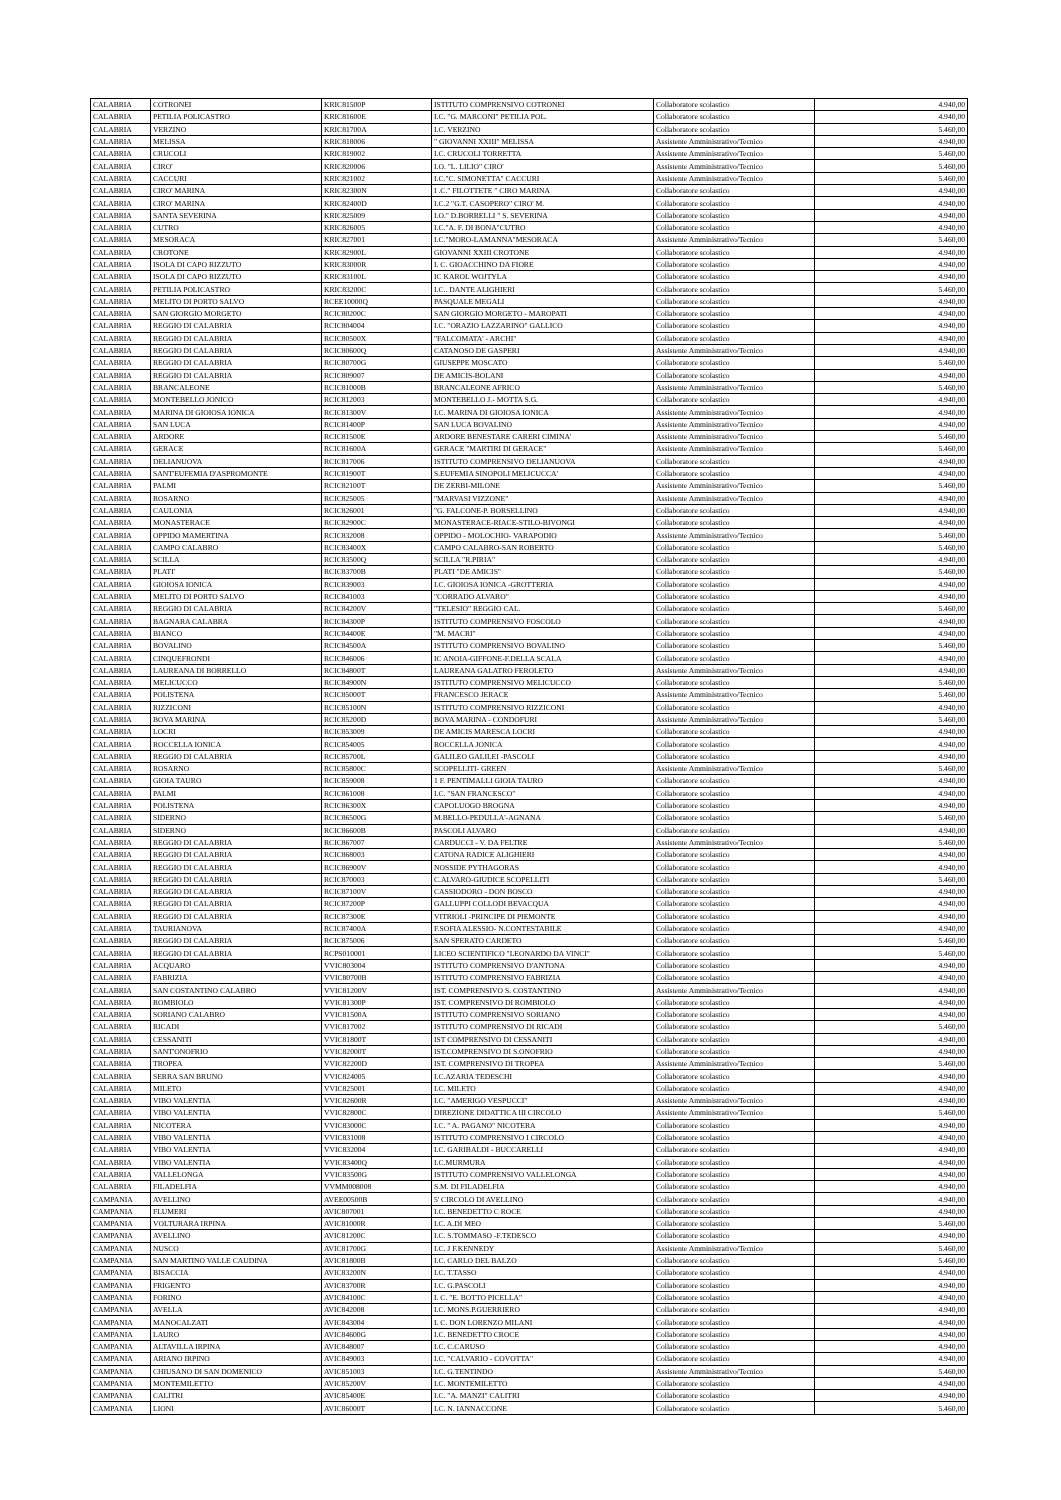| CALABRIA | COTRONEI | KRIC81500P | ISTITUTO COMPRENSIVO COTRONEI | Collaboratore scolastico | 4.940,00 |
| CALABRIA | PETILIA POLICASTRO | KRIC81600E | I.C. "G. MARCONI" PETILIA POL. | Collaboratore scolastico | 4.940,00 |
| CALABRIA | VERZINO | KRIC81700A | I.C. VERZINO | Collaboratore scolastico | 5.460,00 |
| CALABRIA | MELISSA | KRIC818006 | " GIOVANNI XXIII" MELISSA | Assistente Amministrativo/Tecnico | 4.940,00 |
| CALABRIA | CRUCOLI | KRIC819002 | I.C. CRUCOLI TORRETTA | Assistente Amministrativo/Tecnico | 5.460,00 |
| CALABRIA | CIRO' | KRIC820006 | I.O. "L. LILIO" CIRO' | Assistente Amministrativo/Tecnico | 5.460,00 |
| CALABRIA | CACCURI | KRIC821002 | I.C."C. SIMONETTA" CACCURI | Assistente Amministrativo/Tecnico | 5.460,00 |
| CALABRIA | CIRO' MARINA | KRIC82300N | I .C." FILOTTETE " CIRO MARINA | Collaboratore scolastico | 4.940,00 |
| CALABRIA | CIRO' MARINA | KRIC82400D | I.C.2 "G.T. CASOPERO" CIRO' M. | Collaboratore scolastico | 4.940,00 |
| CALABRIA | SANTA SEVERINA | KRIC825009 | I.O." D.BORRELLI " S. SEVERINA | Collaboratore scolastico | 4.940,00 |
| CALABRIA | CUTRO | KRIC826005 | I.C."A. F. DI BONA"CUTRO | Collaboratore scolastico | 4.940,00 |
| CALABRIA | MESORACA | KRIC827001 | I.C."MORO-LAMANNA"MESORACA | Assistente Amministrativo/Tecnico | 5.460,00 |
| CALABRIA | CROTONE | KRIC82900L | GIOVANNI XXIII CROTONE | Collaboratore scolastico | 4.940,00 |
| CALABRIA | ISOLA DI CAPO RIZZUTO | KRIC83000R | I. C. GIOACCHINO DA FIORE | Collaboratore scolastico | 4.940,00 |
| CALABRIA | ISOLA DI CAPO RIZZUTO | KRIC83100L | IC KAROL WOJTYLA | Collaboratore scolastico | 4.940,00 |
| CALABRIA | PETILIA POLICASTRO | KRIC83200C | I.C.. DANTE ALIGHIERI | Collaboratore scolastico | 5.460,00 |
| CALABRIA | MELITO DI PORTO SALVO | RCEE10000Q | PASQUALE MEGALI | Collaboratore scolastico | 4.940,00 |
| CALABRIA | SAN GIORGIO MORGETO | RCIC80200C | SAN GIORGIO MORGETO - MAROPATI | Collaboratore scolastico | 4.940,00 |
| CALABRIA | REGGIO DI CALABRIA | RCIC804004 | I.C. "ORAZIO LAZZARINO" GALLICO | Collaboratore scolastico | 4.940,00 |
| CALABRIA | REGGIO DI CALABRIA | RCIC80500X | "FALCOMATA' - ARCHI" | Collaboratore scolastico | 4.940,00 |
| CALABRIA | REGGIO DI CALABRIA | RCIC80600Q | CATANOSO DE GASPERI | Assistente Amministrativo/Tecnico | 4.940,00 |
| CALABRIA | REGGIO DI CALABRIA | RCIC80700G | GIUSEPPE MOSCATO | Collaboratore scolastico | 5.460,00 |
| CALABRIA | REGGIO DI CALABRIA | RCIC809007 | DE AMICIS-BOLANI | Collaboratore scolastico | 4.940,00 |
| CALABRIA | BRANCALEONE | RCIC81000B | BRANCALEONE AFRICO | Assistente Amministrativo/Tecnico | 5.460,00 |
| CALABRIA | MONTEBELLO JONICO | RCIC812003 | MONTEBELLO J.- MOTTA S.G. | Collaboratore scolastico | 4.940,00 |
| CALABRIA | MARINA DI GIOIOSA IONICA | RCIC81300V | I.C. MARINA DI GIOIOSA IONICA | Assistente Amministrativo/Tecnico | 4.940,00 |
| CALABRIA | SAN LUCA | RCIC81400P | SAN LUCA BOVALINO | Assistente Amministrativo/Tecnico | 4.940,00 |
| CALABRIA | ARDORE | RCIC81500E | ARDORE BENESTARE CARERI CIMINA' | Assistente Amministrativo/Tecnico | 5.460,00 |
| CALABRIA | GERACE | RCIC81600A | GERACE "MARTIRI DI GERACE" | Assistente Amministrativo/Tecnico | 5.460,00 |
| CALABRIA | DELIANUOVA | RCIC817006 | ISTITUTO COMPRENSIVO DELIANUOVA | Collaboratore scolastico | 4.940,00 |
| CALABRIA | SANT'EUFEMIA D'ASPROMONTE | RCIC81900T | S.EUFEMIA SINOPOLI MELICUCCA' | Collaboratore scolastico | 4.940,00 |
| CALABRIA | PALMI | RCIC82100T | DE ZERBI-MILONE | Assistente Amministrativo/Tecnico | 5.460,00 |
| CALABRIA | ROSARNO | RCIC825005 | "MARVASI VIZZONE" | Assistente Amministrativo/Tecnico | 4.940,00 |
| CALABRIA | CAULONIA | RCIC826001 | "G. FALCONE-P. BORSELLINO | Collaboratore scolastico | 4.940,00 |
| CALABRIA | MONASTERACE | RCIC82900C | MONASTERACE-RIACE-STILO-BIVONGI | Collaboratore scolastico | 4.940,00 |
| CALABRIA | OPPIDO MAMERTINA | RCIC832008 | OPPIDO - MOLOCHIO- VARAPODIO | Assistente Amministrativo/Tecnico | 5.460,00 |
| CALABRIA | CAMPO CALABRO | RCIC83400X | CAMPO CALABRO-SAN ROBERTO | Collaboratore scolastico | 5.460,00 |
| CALABRIA | SCILLA | RCIC83500Q | SCILLA "R.PIRIA" | Collaboratore scolastico | 4.940,00 |
| CALABRIA | PLATI' | RCIC83700B | PLATI "DE AMICIS" | Collaboratore scolastico | 5.460,00 |
| CALABRIA | GIOIOSA IONICA | RCIC839003 | I.C. GIOIOSA IONICA -GROTTERIA | Collaboratore scolastico | 4.940,00 |
| CALABRIA | MELITO DI PORTO SALVO | RCIC841003 | "CORRADO ALVARO" | Collaboratore scolastico | 4.940,00 |
| CALABRIA | REGGIO DI CALABRIA | RCIC84200V | "TELESIO" REGGIO CAL. | Collaboratore scolastico | 5.460,00 |
| CALABRIA | BAGNARA CALABRA | RCIC84300P | ISTITUTO COMPRENSIVO FOSCOLO | Collaboratore scolastico | 4.940,00 |
| CALABRIA | BIANCO | RCIC84400E | "M. MACRI" | Collaboratore scolastico | 4.940,00 |
| CALABRIA | BOVALINO | RCIC84500A | ISTITUTO COMPRENSIVO BOVALINO | Collaboratore scolastico | 5.460,00 |
| CALABRIA | CINQUEFRONDI | RCIC846006 | IC ANOIA-GIFFONE-F.DELLA SCALA | Collaboratore scolastico | 4.940,00 |
| CALABRIA | LAUREANA DI BORRELLO | RCIC84800T | LAUREANA GALATRO FEROLETO | Assistente Amministrativo/Tecnico | 4.940,00 |
| CALABRIA | MELICUCCO | RCIC84900N | ISTITUTO COMPRENSIVO MELICUCCO | Collaboratore scolastico | 5.460,00 |
| CALABRIA | POLISTENA | RCIC85000T | FRANCESCO JERACE | Assistente Amministrativo/Tecnico | 5.460,00 |
| CALABRIA | RIZZICONI | RCIC85100N | ISTITUTO COMPRENSIVO RIZZICONI | Collaboratore scolastico | 4.940,00 |
| CALABRIA | BOVA MARINA | RCIC85200D | BOVA MARINA - CONDOFURI | Assistente Amministrativo/Tecnico | 5.460,00 |
| CALABRIA | LOCRI | RCIC853009 | DE AMICIS MARESCA LOCRI | Collaboratore scolastico | 4.940,00 |
| CALABRIA | ROCCELLA IONICA | RCIC854005 | ROCCELLA JONICA | Collaboratore scolastico | 4.940,00 |
| CALABRIA | REGGIO DI CALABRIA | RCIC85700L | GALILEO GALILEI -PASCOLI | Collaboratore scolastico | 4.940,00 |
| CALABRIA | ROSARNO | RCIC85800C | SCOPELLITI- GREEN | Assistente Amministrativo/Tecnico | 5.460,00 |
| CALABRIA | GIOIA TAURO | RCIC859008 | 1 F. PENTIMALLI GIOIA TAURO | Collaboratore scolastico | 4.940,00 |
| CALABRIA | PALMI | RCIC861008 | I.C. "SAN FRANCESCO" | Collaboratore scolastico | 4.940,00 |
| CALABRIA | POLISTENA | RCIC86300X | CAPOLUOGO BROGNA | Collaboratore scolastico | 4.940,00 |
| CALABRIA | SIDERNO | RCIC86500G | M.BELLO-PEDULLA'-AGNANA | Collaboratore scolastico | 5.460,00 |
| CALABRIA | SIDERNO | RCIC86600B | PASCOLI ALVARO | Collaboratore scolastico | 4.940,00 |
| CALABRIA | REGGIO DI CALABRIA | RCIC867007 | CARDUCCI - V. DA FELTRE | Assistente Amministrativo/Tecnico | 5.460,00 |
| CALABRIA | REGGIO DI CALABRIA | RCIC868003 | CATONA RADICE ALIGHIERI | Collaboratore scolastico | 4.940,00 |
| CALABRIA | REGGIO DI CALABRIA | RCIC86900V | NOSSIDE PYTHAGORAS | Collaboratore scolastico | 4.940,00 |
| CALABRIA | REGGIO DI CALABRIA | RCIC870003 | C.ALVARO-GIUDICE SCOPELLITI | Collaboratore scolastico | 5.460,00 |
| CALABRIA | REGGIO DI CALABRIA | RCIC87100V | CASSIODORO - DON BOSCO | Collaboratore scolastico | 4.940,00 |
| CALABRIA | REGGIO DI CALABRIA | RCIC87200P | GALLUPPI COLLODI BEVACQUA | Collaboratore scolastico | 4.940,00 |
| CALABRIA | REGGIO DI CALABRIA | RCIC87300E | VITRIOLI -PRINCIPE DI PIEMONTE | Collaboratore scolastico | 4.940,00 |
| CALABRIA | TAURIANOVA | RCIC87400A | F.SOFIA ALESSIO- N.CONTESTABILE | Collaboratore scolastico | 4.940,00 |
| CALABRIA | REGGIO DI CALABRIA | RCIC875006 | SAN SPERATO CARDETO | Collaboratore scolastico | 5.460,00 |
| CALABRIA | REGGIO DI CALABRIA | RCPS010001 | LICEO SCIENTIFICO "LEONARDO DA VINCI" | Collaboratore scolastico | 5.460,00 |
| CALABRIA | ACQUARO | VVIC803004 | ISTITUTO COMPRENSIVO D'ANTONA | Collaboratore scolastico | 4.940,00 |
| CALABRIA | FABRIZIA | VVIC80700B | ISTITUTO COMPRENSIVO FABRIZIA | Collaboratore scolastico | 4.940,00 |
| CALABRIA | SAN COSTANTINO CALABRO | VVIC81200V | IST. COMPRENSIVO S. COSTANTINO | Assistente Amministrativo/Tecnico | 4.940,00 |
| CALABRIA | ROMBIOLO | VVIC81300P | IST. COMPRENSIVO DI ROMBIOLO | Collaboratore scolastico | 4.940,00 |
| CALABRIA | SORIANO CALABRO | VVIC81500A | ISTITUTO COMPRENSIVO SORIANO | Collaboratore scolastico | 4.940,00 |
| CALABRIA | RICADI | VVIC817002 | ISTITUTO COMPRENSIVO DI RICADI | Collaboratore scolastico | 5.460,00 |
| CALABRIA | CESSANITI | VVIC81800T | IST COMPRENSIVO DI CESSANITI | Collaboratore scolastico | 4.940,00 |
| CALABRIA | SANT'ONOFRIO | VVIC82000T | IST.COMPRENSIVO DI S.ONOFRIO | Collaboratore scolastico | 4.940,00 |
| CALABRIA | TROPEA | VVIC82200D | IST. COMPRENSIVO DI TROPEA | Assistente Amministrativo/Tecnico | 5.460,00 |
| CALABRIA | SERRA SAN BRUNO | VVIC824005 | I.C.AZARIA TEDESCHI | Collaboratore scolastico | 4.940,00 |
| CALABRIA | MILETO | VVIC825001 | I.C. MILETO | Collaboratore scolastico | 4.940,00 |
| CALABRIA | VIBO VALENTIA | VVIC82600R | I.C. "AMERIGO VESPUCCI" | Assistente Amministrativo/Tecnico | 4.940,00 |
| CALABRIA | VIBO VALENTIA | VVIC82800C | DIREZIONE DIDATTICA III CIRCOLO | Assistente Amministrativo/Tecnico | 5.460,00 |
| CALABRIA | NICOTERA | VVIC83000C | I.C. " A. PAGANO" NICOTERA | Collaboratore scolastico | 4.940,00 |
| CALABRIA | VIBO VALENTIA | VVIC831008 | ISTITUTO COMPRENSIVO I CIRCOLO | Collaboratore scolastico | 4.940,00 |
| CALABRIA | VIBO VALENTIA | VVIC832004 | I.C. GARIBALDI - BUCCARELLI | Collaboratore scolastico | 4.940,00 |
| CALABRIA | VIBO VALENTIA | VVIC83400Q | I.C.MURMURA | Collaboratore scolastico | 4.940,00 |
| CALABRIA | VALLELONGA | VVIC83500G | ISTITUTO COMPRENSIVO VALLELONGA | Collaboratore scolastico | 4.940,00 |
| CALABRIA | FILADELFIA | VVMM008008 | S.M. DI FILADELFIA | Collaboratore scolastico | 4.940,00 |
| CAMPANIA | AVELLINO | AVEE00500B | 5' CIRCOLO DI AVELLINO | Collaboratore scolastico | 4.940,00 |
| CAMPANIA | FLUMERI | AVIC807001 | I.C. BENEDETTO C ROCE | Collaboratore scolastico | 4.940,00 |
| CAMPANIA | VOLTURARA IRPINA | AVIC81000R | I.C. A.DI MEO | Collaboratore scolastico | 5.460,00 |
| CAMPANIA | AVELLINO | AVIC81200C | I.C. S.TOMMASO -F.TEDESCO | Collaboratore scolastico | 4.940,00 |
| CAMPANIA | NUSCO | AVIC81700G | I.C. J F.KENNEDY | Assistente Amministrativo/Tecnico | 5.460,00 |
| CAMPANIA | SAN MARTINO VALLE CAUDINA | AVIC81800B | I.C. CARLO DEL BALZO | Collaboratore scolastico | 5.460,00 |
| CAMPANIA | BISACCIA | AVIC83200N | I.C. T.TASSO | Collaboratore scolastico | 4.940,00 |
| CAMPANIA | FRIGENTO | AVIC83700R | I.C. G.PASCOLI | Collaboratore scolastico | 4.940,00 |
| CAMPANIA | FORINO | AVIC84100C | I. C. "E. BOTTO PICELLA" | Collaboratore scolastico | 4.940,00 |
| CAMPANIA | AVELLA | AVIC842008 | I.C. MONS.P.GUERRIERO | Collaboratore scolastico | 4.940,00 |
| CAMPANIA | MANOCALZATI | AVIC843004 | I. C. DON LORENZO MILANI | Collaboratore scolastico | 4.940,00 |
| CAMPANIA | LAURO | AVIC84600G | I.C. BENEDETTO CROCE | Collaboratore scolastico | 4.940,00 |
| CAMPANIA | ALTAVILLA IRPINA | AVIC848007 | I.C. C.CARUSO | Collaboratore scolastico | 4.940,00 |
| CAMPANIA | ARIANO IRPINO | AVIC849003 | I.C. "CALVARIO - COVOTTA" | Collaboratore scolastico | 4.940,00 |
| CAMPANIA | CHIUSANO DI SAN DOMENICO | AVIC851003 | I.C. G.TENTINDO | Assistente Amministrativo/Tecnico | 5.460,00 |
| CAMPANIA | MONTEMILETTO | AVIC85200V | I.C. MONTEMILETTO | Collaboratore scolastico | 4.940,00 |
| CAMPANIA | CALITRI | AVIC85400E | I.C. "A. MANZI" CALITRI | Collaboratore scolastico | 4.940,00 |
| CAMPANIA | LIONI | AVIC86000T | I.C. N. IANNACCONE | Collaboratore scolastico | 5.460,00 |